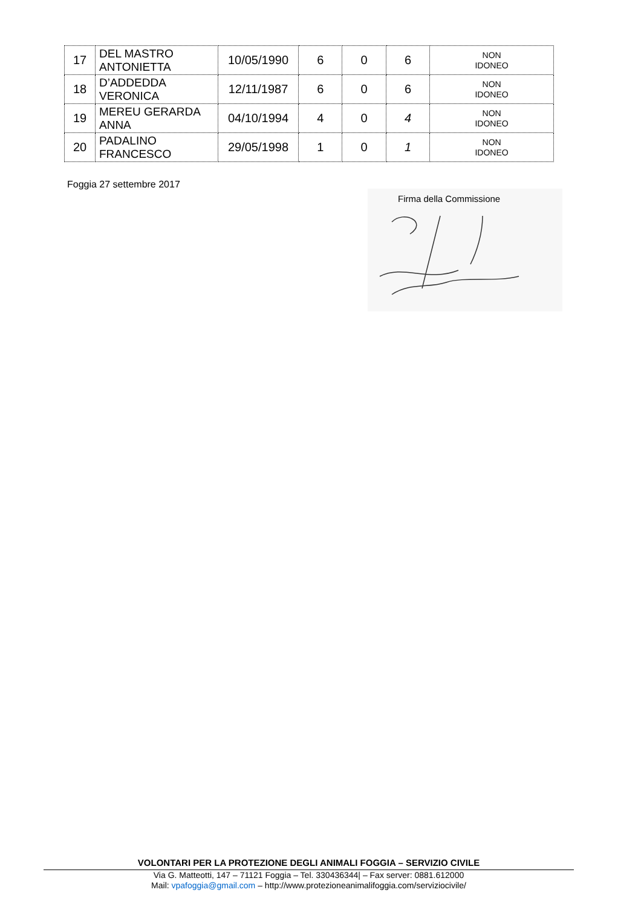| 17 | DEL MASTRO ANTONIETTA | 10/05/1990 | 6 | 0 | 6 | NON IDONEO |
| 18 | D’ADDEDDA VERONICA | 12/11/1987 | 6 | 0 | 6 | NON IDONEO |
| 19 | MEREU GERARDA ANNA | 04/10/1994 | 4 | 0 | 4 | NON IDONEO |
| 20 | PADALINO FRANCESCO | 29/05/1998 | 1 | 0 | 1 | NON IDONEO |
Foggia 27 settembre 2017
Firma della Commissione
VOLONTARI PER LA PROTEZIONE DEGLI ANIMALI FOGGIA – SERVIZIO CIVILE
Via G. Matteotti, 147 – 71121 Foggia – Tel. 330436344| – Fax server: 0881.612000
Mail: vpafoggia@gmail.com – http://www.protezioneanimalifoggia.com/serviziocivile/